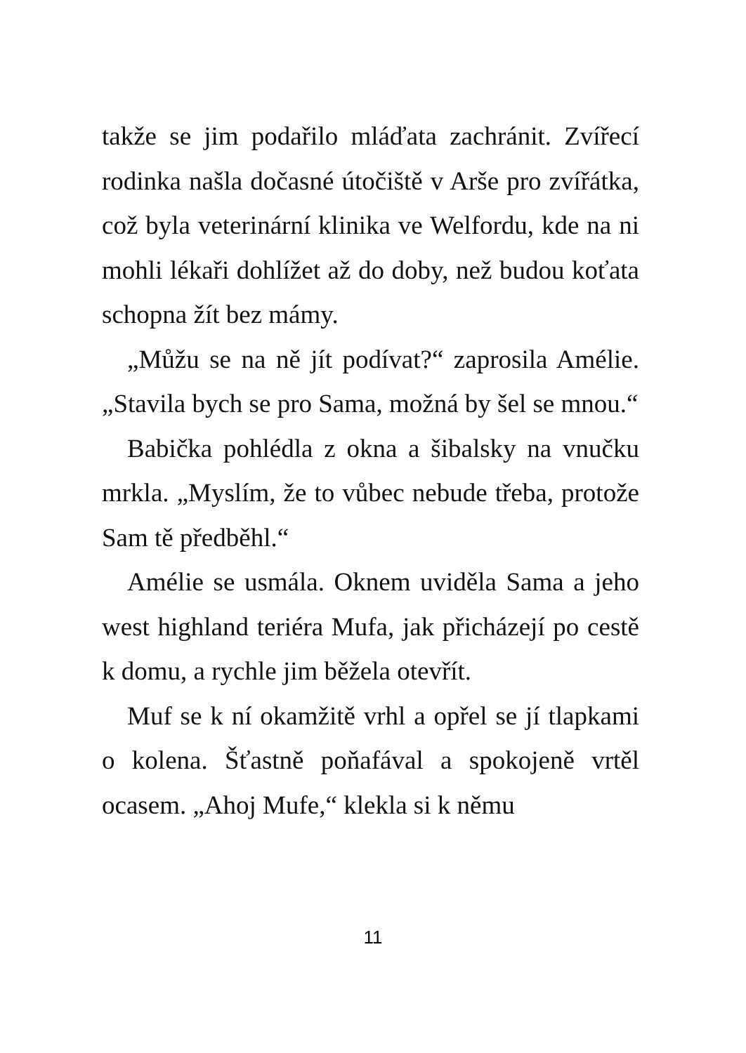takže se jim podařilo mláďata zachránit. Zvířecí rodinka našla dočasné útočiště v Arše pro zvířátka, což byla veterinární klinika ve Welfordu, kde na ni mohli lékaři dohlížet až do doby, než budou koťata schopna žít bez mámy.
„Můžu se na ně jít podívat?“ zaprosila Amélie. „Stavila bych se pro Sama, možná by šel se mnou.“
Babička pohlédla z okna a šibalsky na vnučku mrkla. „Myslím, že to vůbec nebude třeba, protože Sam tě předběhl.“
Amélie se usmála. Oknem uviděla Sama a jeho west highland teriéra Mufa, jak přicházejí po cestě k domu, a rychle jim běžela otevřít.
Muf se k ní okamžitě vrhl a opřel se jí tlapkami o kolena. Šťastně poňafával a spokojeně vrtěl ocasem. „Ahoj Mufe,“ klekla si k němu
11